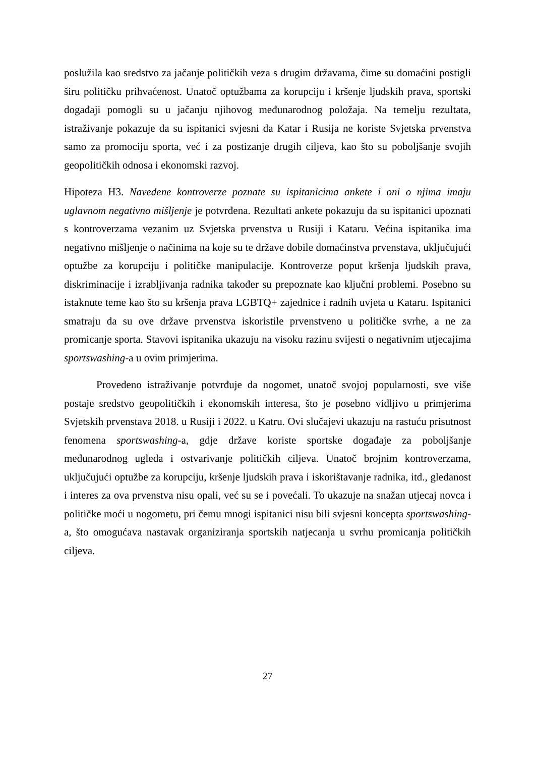poslužila kao sredstvo za jačanje političkih veza s drugim državama, čime su domaćini postigli širu političku prihvaćenost. Unatoč optužbama za korupciju i kršenje ljudskih prava, sportski događaji pomogli su u jačanju njihovog međunarodnog položaja. Na temelju rezultata, istraživanje pokazuje da su ispitanici svjesni da Katar i Rusija ne koriste Svjetska prvenstva samo za promociju sporta, već i za postizanje drugih ciljeva, kao što su poboljšanje svojih geopolitičkih odnosa i ekonomski razvoj.
Hipoteza H3. Navedene kontroverze poznate su ispitanicima ankete i oni o njima imaju uglavnom negativno mišljenje je potvrđena. Rezultati ankete pokazuju da su ispitanici upoznati s kontroverzama vezanim uz Svjetska prvenstva u Rusiji i Kataru. Većina ispitanika ima negativno mišljenje o načinima na koje su te države dobile domaćinstva prvenstava, uključujući optužbe za korupciju i političke manipulacije. Kontroverze poput kršenja ljudskih prava, diskriminacije i izrabljivanja radnika također su prepoznate kao ključni problemi. Posebno su istaknute teme kao što su kršenja prava LGBTQ+ zajednice i radnih uvjeta u Kataru. Ispitanici smatraju da su ove države prvenstva iskoristile prvenstveno u političke svrhe, a ne za promicanje sporta. Stavovi ispitanika ukazuju na visoku razinu svijesti o negativnim utjecajima sportswashing-a u ovim primjerima.
Provedeno istraživanje potvrđuje da nogomet, unatoč svojoj popularnosti, sve više postaje sredstvo geopolitičkih i ekonomskih interesa, što je posebno vidljivo u primjerima Svjetskih prvenstava 2018. u Rusiji i 2022. u Katru. Ovi slučajevi ukazuju na rastuću prisutnost fenomena sportswashing-a, gdje države koriste sportske događaje za poboljšanje međunarodnog ugleda i ostvarivanje političkih ciljeva. Unatoč brojnim kontroverzama, uključujući optužbe za korupciju, kršenje ljudskih prava i iskorištavanje radnika, itd., gledanost i interes za ova prvenstva nisu opali, već su se i povećali. To ukazuje na snažan utjecaj novca i političke moći u nogometu, pri čemu mnogi ispitanici nisu bili svjesni koncepta sportswashing-a, što omogućava nastavak organiziranja sportskih natjecanja u svrhu promicanja političkih ciljeva.
27